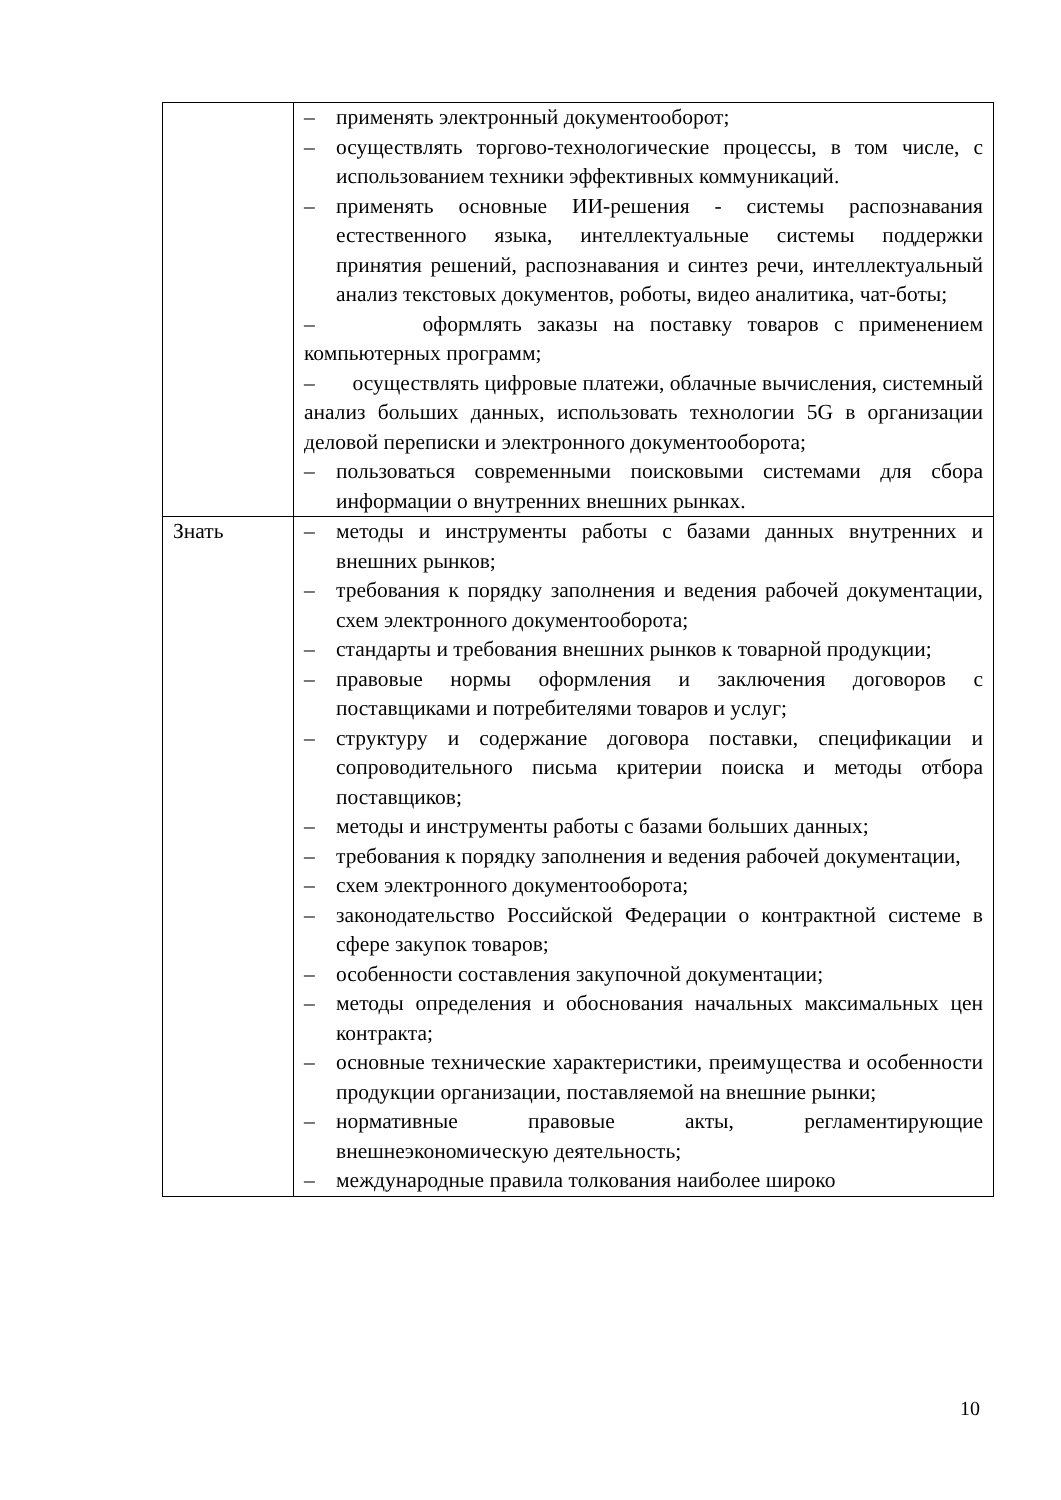| | – применять электронный документооборот; – осуществлять торгово-технологические процессы, в том числе, с использованием техники эффективных коммуникаций. – применять основные ИИ-решения - системы распознавания естественного языка, интеллектуальные системы поддержки принятия решений, распознавания и синтез речи, интеллектуальный анализ текстовых документов, роботы, видео аналитика, чат-боты; – оформлять заказы на поставку товаров с применением компьютерных программ; – осуществлять цифровые платежи, облачные вычисления, системный анализ больших данных, использовать технологии 5G в организации деловой переписки и электронного документооборота; – пользоваться современными поисковыми системами для сбора информации о внутренних внешних рынках. |
| Знать | – методы и инструменты работы с базами данных внутренних и внешних рынков; – требования к порядку заполнения и ведения рабочей документации, схем электронного документооборота; – стандарты и требования внешних рынков к товарной продукции; – правовые нормы оформления и заключения договоров с поставщиками и потребителями товаров и услуг; – структуру и содержание договора поставки, спецификации и сопроводительного письма критерии поиска и методы отбора поставщиков; – методы и инструменты работы с базами больших данных; – требования к порядку заполнения и ведения рабочей документации, – схем электронного документооборота; – законодательство Российской Федерации о контрактной системе в сфере закупок товаров; – особенности составления закупочной документации; – методы определения и обоснования начальных максимальных цен контракта; – основные технические характеристики, преимущества и особенности продукции организации, поставляемой на внешние рынки; – нормативные правовые акты, регламентирующие внешнеэкономическую деятельность; – международные правила толкования наиболее широко |
10